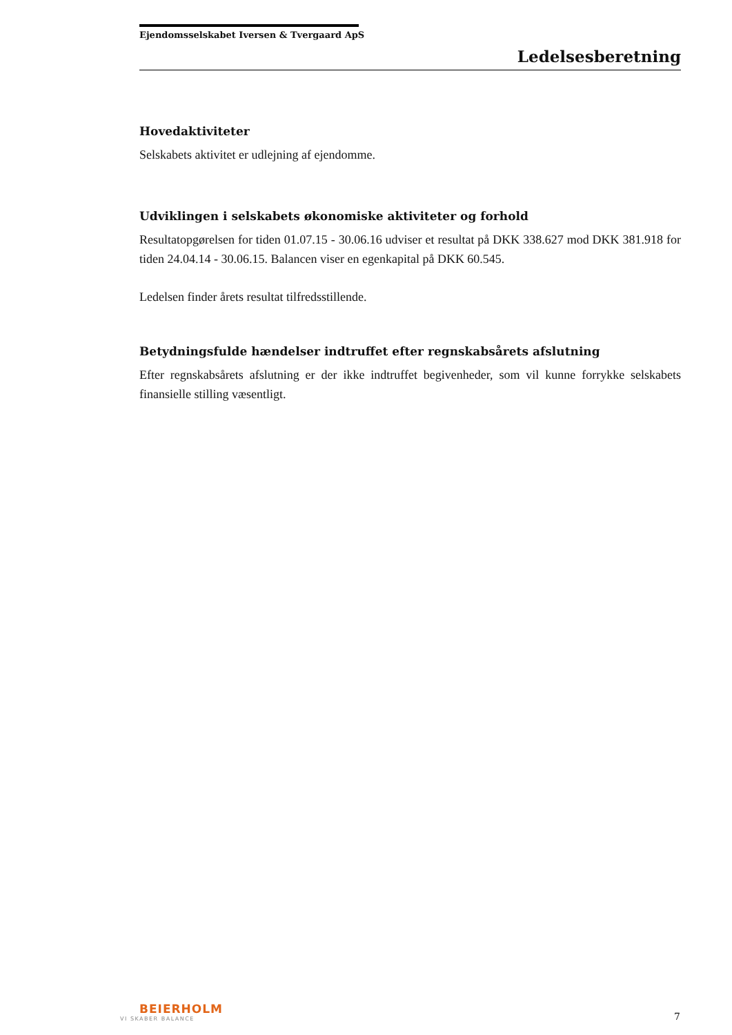Ejendomsselskabet Iversen & Tvergaard ApS
Ledelsesberetning
Hovedaktiviteter
Selskabets aktivitet er udlejning af ejendomme.
Udviklingen i selskabets økonomiske aktiviteter og forhold
Resultatopgørelsen for tiden 01.07.15 - 30.06.16 udviser et resultat på DKK 338.627 mod DKK 381.918 for tiden 24.04.14 - 30.06.15. Balancen viser en egenkapital på DKK 60.545.
Ledelsen finder årets resultat tilfredsstillende.
Betydningsfulde hændelser indtruffet efter regnskabsårets afslutning
Efter regnskabsårets afslutning er der ikke indtruffet begivenheder, som vil kunne forrykke selskabets finansielle stilling væsentligt.
BEIERHOLM
VI SKABER BALANCE
7